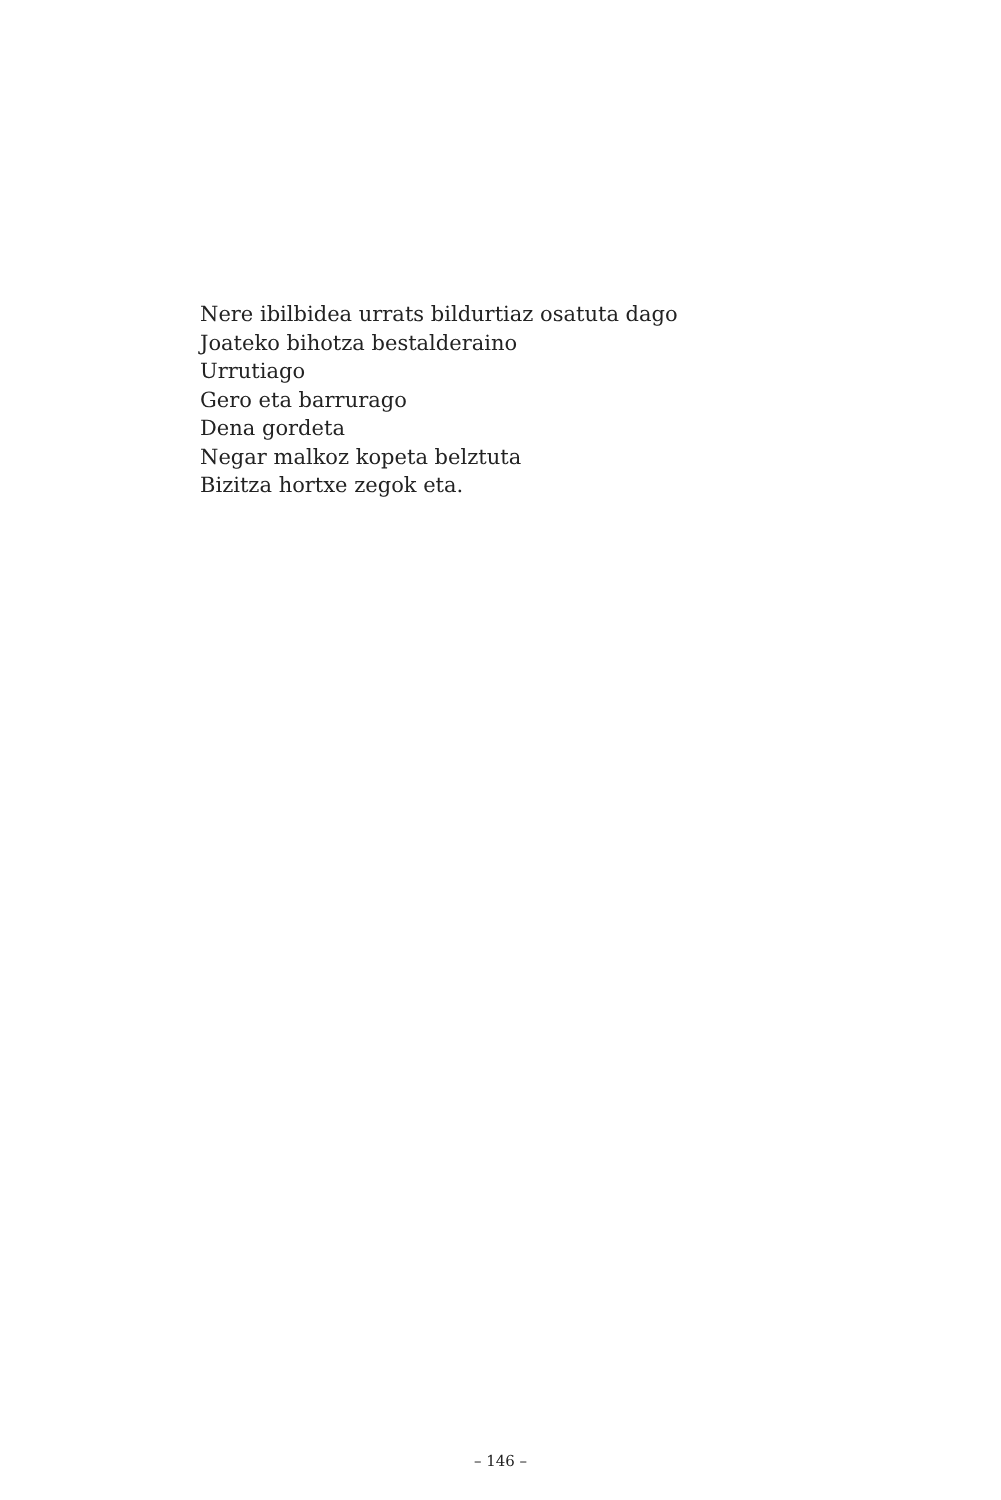Nere ibilbidea urrats bildurtiaz osatuta dago
Joateko bihotza bestalderaino
Urrutiago
Gero eta barrurago
Dena gordeta
Negar malkoz kopeta belztuta
Bizitza hortxe zegok eta.
– 146 –